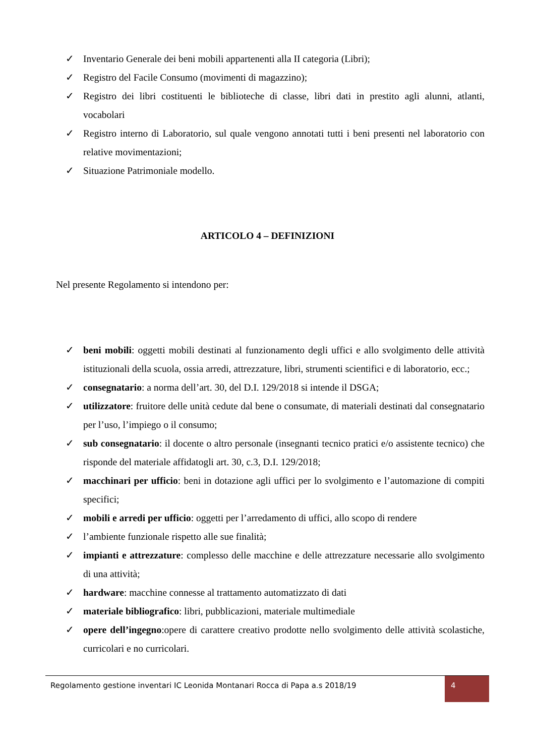✓ Inventario Generale dei beni mobili appartenenti alla II categoria (Libri);
✓ Registro del Facile Consumo (movimenti di magazzino);
✓ Registro dei libri costituenti le biblioteche di classe, libri dati in prestito agli alunni, atlanti, vocabolari
✓ Registro interno di Laboratorio, sul quale vengono annotati tutti i beni presenti nel laboratorio con relative movimentazioni;
✓ Situazione Patrimoniale modello.
ARTICOLO 4 – DEFINIZIONI
Nel presente Regolamento si intendono per:
✓ beni mobili: oggetti mobili destinati al funzionamento degli uffici e allo svolgimento delle attività istituzionali della scuola, ossia arredi, attrezzature, libri, strumenti scientifici e di laboratorio, ecc.;
✓ consegnatario: a norma dell’art. 30, del D.I. 129/2018 si intende il DSGA;
✓ utilizzatore: fruitore delle unità cedute dal bene o consumate, di materiali destinati dal consegnatario per l’uso, l’impiego o il consumo;
✓ sub consegnatario: il docente o altro personale (insegnanti tecnico pratici e/o assistente tecnico) che risponde del materiale affidatogli art. 30, c.3, D.I. 129/2018;
✓ macchinari per ufficio: beni in dotazione agli uffici per lo svolgimento e l’automazione di compiti specifici;
✓ mobili e arredi per ufficio: oggetti per l’arredamento di uffici, allo scopo di rendere
✓ l’ambiente funzionale rispetto alle sue finalità;
✓ impianti e attrezzature: complesso delle macchine e delle attrezzature necessarie allo svolgimento di una attività;
✓ hardware: macchine connesse al trattamento automatizzato di dati
✓ materiale bibliografico: libri, pubblicazioni, materiale multimediale
✓ opere dell’ingegno:opere di carattere creativo prodotte nello svolgimento delle attività scolastiche, curricolari e no curricolari.
Regolamento gestione inventari IC Leonida Montanari Rocca di Papa a.s 2018/19
4